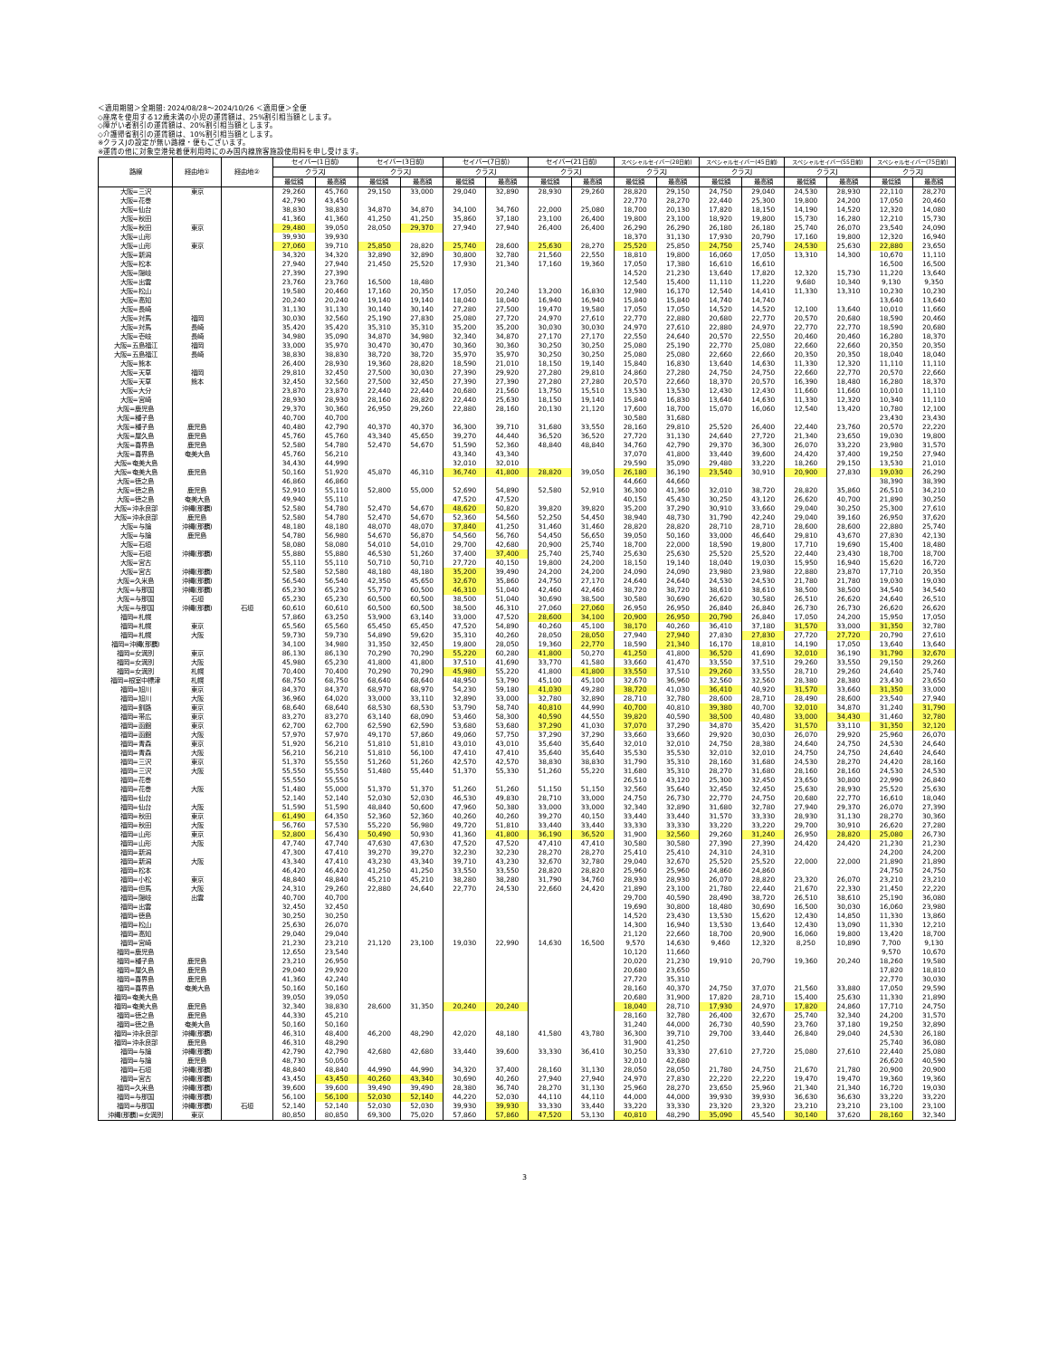＜適用期間＞全期間: 2024/08/28～2024/10/26 ＜適用便＞全便
◇座席を使用する12歳未満の小児の運賃額は、25%割引相当額とします。
◇障がい者割引の運賃額は、20%割引相当額とします。
◇介護帰省割引の運賃額は、10%割引相当額とします。
※クラスJの設定が無い路線・便もございます。
※運賃の他に対象空港発着便利用時にのみ国内線旅客施設使用料を申し受けます。
| 路線 | 経由地① | 経由地② | セイバー(1日前) | | セイバー(3日前) | | セイバー(7日前) | | セイバー(21日前) | | スペシャルセイバー(28日前) | | スペシャルセイバー(45日前) | | スペシャルセイバー(55日前) | | スペシャルセイバー(75日前) | |
| --- | --- | --- | --- | --- | --- | --- | --- | --- | --- | --- | --- | --- | --- | --- | --- | --- | --- | --- |
| | | | クラスJ | | クラスJ | | クラスJ | | クラスJ | | クラスJ | | クラスJ | | クラスJ | | クラスJ | |
| | | | 最低額 | 最高額 | 最低額 | 最高額 | 最低額 | 最高額 | 最低額 | 最高額 | 最低額 | 最高額 | 最低額 | 最高額 | 最低額 | 最高額 | 最低額 | 最高額 |
| 大阪=三沢 | 東京 | | 29,260 | 45,760 | 29,150 | 33,000 | 29,040 | 32,890 | 28,930 | 29,260 | 28,820 | 29,150 | 24,750 | 29,040 | 24,530 | 28,930 | 22,110 | 28,270 |
| 大阪=花巻 | | | 42,790 | 43,450 | | | | | | | 22,770 | 28,270 | 22,440 | 25,300 | 19,800 | 24,200 | 17,050 | 20,460 |
| 大阪=仙台 | | | 38,830 | 38,830 | 34,870 | 34,870 | 34,100 | 34,760 | 22,000 | 25,080 | 18,700 | 20,130 | 17,820 | 18,150 | 14,190 | 14,520 | 12,320 | 14,080 |
| 大阪=秋田 | | | 41,360 | 41,360 | 41,250 | 41,250 | 35,860 | 37,180 | 23,100 | 26,400 | 19,800 | 23,100 | 18,920 | 19,800 | 15,730 | 16,280 | 12,210 | 15,730 |
| 大阪=秋田 | 東京 | | 29,480 | 39,050 | 28,050 | 29,370 | 27,940 | 27,940 | 26,400 | 26,400 | 26,290 | 26,290 | 26,180 | 26,180 | 25,740 | 26,070 | 23,540 | 24,090 |
| 大阪=山形 | | | 39,930 | 39,930 | | | | | | | 18,370 | 31,130 | 17,930 | 20,790 | 17,160 | 19,800 | 12,320 | 16,940 |
| 大阪=山形 | 東京 | | 27,060 | 39,710 | 25,850 | 28,820 | 25,740 | 28,600 | 25,630 | 28,270 | 25,520 | 25,850 | 24,750 | 25,740 | 24,530 | 25,630 | 22,880 | 23,650 |
| 大阪=新潟 | | | 34,320 | 34,320 | 32,890 | 32,890 | 30,800 | 32,780 | 21,560 | 22,550 | 18,810 | 19,800 | 16,060 | 17,050 | 13,310 | 14,300 | 10,670 | 11,110 |
| 大阪=松本 | | | 27,940 | 27,940 | 21,450 | 25,520 | 17,930 | 21,340 | 17,160 | 19,360 | 17,050 | 17,380 | 16,610 | 16,610 | | | 16,500 | 16,500 |
| 大阪=隠岐 | | | 27,390 | 27,390 | | | | | | | 14,520 | 21,230 | 13,640 | 17,820 | 12,320 | 15,730 | 11,220 | 13,640 |
| 大阪=出雲 | | | 23,760 | 23,760 | 16,500 | 18,480 | | | | | 12,540 | 15,400 | 11,110 | 11,220 | 9,680 | 10,340 | 9,130 | 9,350 |
| 大阪=松山 | | | 19,580 | 20,460 | 17,160 | 20,350 | 17,050 | 20,240 | 13,200 | 16,830 | 12,980 | 16,170 | 12,540 | 14,410 | 11,330 | 13,310 | 10,230 | 10,230 |
| 大阪=高知 | | | 20,240 | 20,240 | 19,140 | 19,140 | 18,040 | 18,040 | 16,940 | 16,940 | 15,840 | 15,840 | 14,740 | 14,740 | | | 13,640 | 13,640 |
| 大阪=長崎 | | | 31,130 | 31,130 | 30,140 | 30,140 | 27,280 | 27,500 | 19,470 | 19,580 | 17,050 | 17,050 | 14,520 | 14,520 | 12,100 | 13,640 | 10,010 | 11,660 |
| 大阪=対馬 | 福岡 | | 30,030 | 32,560 | 25,190 | 27,830 | 25,080 | 27,720 | 24,970 | 27,610 | 22,770 | 22,880 | 20,680 | 22,770 | 20,570 | 20,680 | 18,590 | 20,460 |
| 大阪=対馬 | 長崎 | | 35,420 | 35,420 | 35,310 | 35,310 | 35,200 | 35,200 | 30,030 | 30,030 | 24,970 | 27,610 | 22,880 | 24,970 | 22,770 | 22,770 | 18,590 | 20,680 |
| 大阪=壱岐 | 長崎 | | 34,980 | 35,090 | 34,870 | 34,980 | 32,340 | 34,870 | 27,170 | 27,170 | 22,550 | 24,640 | 20,570 | 22,550 | 20,460 | 20,460 | 16,280 | 18,370 |
| 大阪=五島福江 | 福岡 | | 33,000 | 35,970 | 30,470 | 30,470 | 30,360 | 30,360 | 30,250 | 30,250 | 25,080 | 25,190 | 22,770 | 25,080 | 22,660 | 22,660 | 20,350 | 20,350 |
| 大阪=五島福江 | 長崎 | | 38,830 | 38,830 | 38,720 | 38,720 | 35,970 | 35,970 | 30,250 | 30,250 | 25,080 | 25,080 | 22,660 | 22,660 | 20,350 | 20,350 | 18,040 | 18,040 |
| 大阪=熊本 | | | 26,400 | 28,930 | 19,360 | 28,820 | 18,590 | 21,010 | 18,150 | 19,140 | 15,840 | 16,830 | 13,640 | 14,630 | 11,330 | 12,320 | 11,110 | 11,110 |
| 大阪=天草 | 福岡 | | 29,810 | 32,450 | 27,500 | 30,030 | 27,390 | 29,920 | 27,280 | 29,810 | 24,860 | 27,280 | 24,750 | 24,750 | 22,660 | 22,770 | 20,570 | 22,660 |
| 大阪=天草 | 熊本 | | 32,450 | 32,560 | 27,500 | 32,450 | 27,390 | 27,390 | 27,280 | 27,280 | 20,570 | 22,660 | 18,370 | 20,570 | 16,390 | 18,480 | 16,280 | 18,370 |
| 大阪=大分 | | | 23,870 | 23,870 | 22,440 | 22,440 | 20,680 | 21,560 | 13,750 | 15,510 | 13,530 | 13,530 | 12,430 | 12,430 | 11,660 | 11,660 | 10,010 | 11,110 |
| 大阪=宮崎 | | | 28,930 | 28,930 | 28,160 | 28,820 | 22,440 | 25,630 | 18,150 | 19,140 | 15,840 | 16,830 | 13,640 | 14,630 | 11,330 | 12,320 | 10,340 | 11,110 |
| 大阪=鹿児島 | | | 29,370 | 30,360 | 26,950 | 29,260 | 22,880 | 28,160 | 20,130 | 21,120 | 17,600 | 18,700 | 15,070 | 16,060 | 12,540 | 13,420 | 10,780 | 12,100 |
| 大阪=種子島 | | | 40,700 | 40,700 | | | | | | | 30,580 | 31,680 | | | | | 23,430 | 23,430 |
| 大阪=種子島 | 鹿児島 | | 40,480 | 42,790 | 40,370 | 40,370 | 36,300 | 39,710 | 31,680 | 33,550 | 28,160 | 29,810 | 25,520 | 26,400 | 22,440 | 23,760 | 20,570 | 22,220 |
| 大阪=屋久島 | 鹿児島 | | 45,760 | 45,760 | 43,340 | 45,650 | 39,270 | 44,440 | 36,520 | 36,520 | 27,720 | 31,130 | 24,640 | 27,720 | 21,340 | 23,650 | 19,030 | 19,800 |
| 大阪=喜界島 | 鹿児島 | | 52,580 | 54,780 | 52,470 | 54,670 | 51,590 | 52,360 | 48,840 | 48,840 | 34,760 | 42,790 | 29,370 | 36,300 | 26,070 | 33,220 | 23,980 | 31,570 |
| 大阪=喜界島 | 奄美大島 | | 45,760 | 56,210 | | | 43,340 | 43,340 | | | 37,070 | 41,800 | 33,440 | 39,600 | 24,420 | 37,400 | 19,250 | 27,940 |
| 大阪=奄美大島 | | | 34,430 | 44,990 | | | 32,010 | 32,010 | | | 29,590 | 35,090 | 29,480 | 33,220 | 18,260 | 29,150 | 13,530 | 21,010 |
| 大阪=奄美大島 | 鹿児島 | | 50,160 | 51,920 | 45,870 | 46,310 | 36,740 | 41,800 | 28,820 | 39,050 | 26,180 | 36,190 | 23,540 | 30,910 | 20,900 | 27,830 | 19,030 | 26,290 |
| 大阪=徳之島 | | | 46,860 | 46,860 | | | | | | | 44,660 | 44,660 | | | | | 38,390 | 38,390 |
| 大阪=徳之島 | 鹿児島 | | 52,910 | 55,110 | 52,800 | 55,000 | 52,690 | 54,890 | 52,580 | 52,910 | 36,300 | 41,360 | 32,010 | 38,720 | 28,820 | 35,860 | 26,510 | 34,210 |
| 大阪=徳之島 | 奄美大島 | | 49,940 | 55,110 | | | 47,520 | 47,520 | | | 40,150 | 45,430 | 30,250 | 43,120 | 26,620 | 40,700 | 21,890 | 30,250 |
| 大阪=沖永良部 | 沖縄(那覇) | | 52,580 | 54,780 | 52,470 | 54,670 | 48,620 | 50,820 | 39,820 | 39,820 | 35,200 | 37,290 | 30,910 | 33,660 | 29,040 | 30,250 | 25,300 | 27,610 |
| 大阪=沖永良部 | 鹿児島 | | 52,580 | 54,780 | 52,470 | 54,670 | 52,360 | 54,560 | 52,250 | 54,450 | 38,940 | 48,730 | 31,790 | 42,240 | 29,040 | 39,160 | 26,950 | 37,620 |
| 大阪=与論 | 沖縄(那覇) | | 48,180 | 48,180 | 48,070 | 48,070 | 37,840 | 41,250 | 31,460 | 31,460 | 28,820 | 28,820 | 28,710 | 28,710 | 28,600 | 28,600 | 22,880 | 25,740 |
| 大阪=与論 | 鹿児島 | | 54,780 | 56,980 | 54,670 | 56,870 | 54,560 | 56,760 | 54,450 | 56,650 | 39,050 | 50,160 | 33,000 | 46,640 | 29,810 | 43,670 | 27,830 | 42,130 |
| 大阪=石垣 | | | 58,080 | 58,080 | 54,010 | 54,010 | 29,700 | 42,680 | 20,900 | 25,740 | 18,700 | 22,000 | 18,590 | 19,800 | 17,710 | 19,690 | 15,400 | 18,480 |
| 大阪=石垣 | 沖縄(那覇) | | 55,880 | 55,880 | 46,530 | 51,260 | 37,400 | 37,400 | 25,740 | 25,740 | 25,630 | 25,630 | 25,520 | 25,520 | 22,440 | 23,430 | 18,700 | 18,700 |
| 大阪=宮古 | | | 55,110 | 55,110 | 50,710 | 50,710 | 27,720 | 40,150 | 19,800 | 24,200 | 18,150 | 19,140 | 18,040 | 19,030 | 15,950 | 16,940 | 15,620 | 16,720 |
| 大阪=宮古 | 沖縄(那覇) | | 52,580 | 52,580 | 48,180 | 48,180 | 35,200 | 39,490 | 24,200 | 24,200 | 24,090 | 24,090 | 23,980 | 23,980 | 22,880 | 23,870 | 17,710 | 20,350 |
| 大阪=久米島 | 沖縄(那覇) | | 56,540 | 56,540 | 42,350 | 45,650 | 32,670 | 35,860 | 24,750 | 27,170 | 24,640 | 24,640 | 24,530 | 24,530 | 21,780 | 21,780 | 19,030 | 19,030 |
| 大阪=与那国 | 沖縄(那覇) | | 65,230 | 65,230 | 55,770 | 60,500 | 46,310 | 51,040 | 42,460 | 42,460 | 38,720 | 38,720 | 38,610 | 38,610 | 38,500 | 38,500 | 34,540 | 34,540 |
| 大阪=与那国 | 石垣 | | 65,230 | 65,230 | 60,500 | 60,500 | 38,500 | 51,040 | 30,690 | 38,500 | 30,580 | 30,690 | 26,620 | 30,580 | 26,510 | 26,620 | 24,640 | 26,510 |
| 大阪=与那国 | 沖縄(那覇) | 石垣 | 60,610 | 60,610 | 60,500 | 60,500 | 38,500 | 46,310 | 27,060 | 27,060 | 26,950 | 26,950 | 26,840 | 26,840 | 26,730 | 26,730 | 26,620 | 26,620 |
| 福岡=札幌 | | | 57,860 | 63,250 | 53,900 | 63,140 | 33,000 | 47,520 | 28,600 | 34,100 | 20,900 | 26,950 | 20,790 | 26,840 | 17,050 | 24,200 | 15,950 | 17,050 |
| 福岡=札幌 | 東京 | | 65,560 | 65,560 | 65,450 | 65,450 | 47,520 | 54,890 | 40,260 | 45,100 | 38,170 | 40,260 | 36,410 | 37,180 | 31,570 | 33,000 | 31,350 | 32,780 |
| 福岡=札幌 | 大阪 | | 59,730 | 59,730 | 54,890 | 59,620 | 35,310 | 40,260 | 28,050 | 28,050 | 27,940 | 27,940 | 27,830 | 27,830 | 27,720 | 27,720 | 20,790 | 27,610 |
| 福岡=沖縄(那覇) | | | 34,100 | 34,980 | 31,350 | 32,450 | 19,800 | 28,050 | 19,360 | 22,770 | 18,590 | 21,340 | 16,170 | 18,810 | 14,190 | 17,050 | 13,640 | 13,640 |
| 福岡=女満別 | 東京 | | 86,130 | 86,130 | 70,290 | 70,290 | 55,220 | 60,280 | 41,800 | 50,270 | 41,250 | 41,800 | 36,520 | 41,690 | 32,010 | 36,190 | 31,790 | 32,670 |
| 福岡=女満別 | 大阪 | | 45,980 | 65,230 | 41,800 | 41,800 | 37,510 | 41,690 | 33,770 | 41,580 | 33,660 | 41,470 | 33,550 | 37,510 | 29,260 | 33,550 | 29,150 | 29,260 |
| 福岡=女満別 | 札幌 | | 70,400 | 70,400 | 70,290 | 70,290 | 45,980 | 55,220 | 41,800 | 41,800 | 33,550 | 37,510 | 29,260 | 33,550 | 28,710 | 29,260 | 24,640 | 25,740 |
| 福岡=根室中標津 | 札幌 | | 68,750 | 68,750 | 68,640 | 68,640 | 48,950 | 53,790 | 45,100 | 45,100 | 32,670 | 36,960 | 32,560 | 32,560 | 28,380 | 28,380 | 23,430 | 23,650 |
| 福岡=旭川 | 東京 | | 84,370 | 84,370 | 68,970 | 68,970 | 54,230 | 59,180 | 41,030 | 49,280 | 38,720 | 41,030 | 36,410 | 40,920 | 31,570 | 33,660 | 31,350 | 33,000 |
| 福岡=旭川 | 大阪 | | 36,960 | 64,020 | 33,000 | 33,110 | 32,890 | 33,000 | 32,780 | 32,890 | 28,710 | 32,780 | 28,600 | 28,710 | 28,490 | 28,600 | 23,540 | 27,940 |
| 福岡=釧路 | 東京 | | 68,640 | 68,640 | 68,530 | 68,530 | 53,790 | 58,740 | 40,810 | 44,990 | 40,700 | 40,810 | 39,380 | 40,700 | 32,010 | 34,870 | 31,240 | 31,790 |
| 福岡=帯広 | 東京 | | 83,270 | 83,270 | 63,140 | 68,090 | 53,460 | 58,300 | 40,590 | 44,550 | 39,820 | 40,590 | 38,500 | 40,480 | 33,000 | 34,430 | 31,460 | 32,780 |
| 福岡=函館 | 東京 | | 62,700 | 62,700 | 62,590 | 62,590 | 53,680 | 53,680 | 37,290 | 41,030 | 37,070 | 37,290 | 34,870 | 35,420 | 31,570 | 33,110 | 31,350 | 32,120 |
| 福岡=函館 | 大阪 | | 57,970 | 57,970 | 49,170 | 57,860 | 49,060 | 57,750 | 37,290 | 37,290 | 33,660 | 33,660 | 29,920 | 30,030 | 26,070 | 29,920 | 25,960 | 26,070 |
| 福岡=青森 | 東京 | | 51,920 | 56,210 | 51,810 | 51,810 | 43,010 | 43,010 | 35,640 | 35,640 | 32,010 | 32,010 | 24,750 | 28,380 | 24,640 | 24,750 | 24,530 | 24,640 |
| 福岡=青森 | 大阪 | | 56,210 | 56,210 | 51,810 | 56,100 | 47,410 | 47,410 | 35,640 | 35,640 | 35,530 | 35,530 | 32,010 | 32,010 | 24,750 | 24,750 | 24,640 | 24,640 |
| 福岡=三沢 | 東京 | | 51,370 | 55,550 | 51,260 | 51,260 | 42,570 | 42,570 | 38,830 | 38,830 | 31,790 | 35,310 | 28,160 | 31,680 | 24,530 | 28,270 | 24,420 | 28,160 |
| 福岡=三沢 | 大阪 | | 55,550 | 55,550 | 51,480 | 55,440 | 51,370 | 55,330 | 51,260 | 55,220 | 31,680 | 35,310 | 28,270 | 31,680 | 28,160 | 28,160 | 24,530 | 24,530 |
| 福岡=花巻 | | | 55,550 | 55,550 | | | | | | | 26,510 | 43,120 | 25,300 | 32,450 | 23,650 | 30,800 | 22,990 | 26,840 |
| 福岡=花巻 | 大阪 | | 51,480 | 55,000 | 51,370 | 51,370 | 51,260 | 51,260 | 51,150 | 51,150 | 32,560 | 35,640 | 32,450 | 32,450 | 25,630 | 28,930 | 25,520 | 25,630 |
| 福岡=仙台 | | | 52,140 | 52,140 | 52,030 | 52,030 | 46,530 | 49,830 | 28,710 | 33,000 | 24,750 | 26,730 | 22,770 | 24,750 | 20,680 | 22,770 | 16,610 | 18,040 |
| 福岡=仙台 | 大阪 | | 51,590 | 51,590 | 48,840 | 50,600 | 47,960 | 50,380 | 33,000 | 33,000 | 32,340 | 32,890 | 31,680 | 32,780 | 27,940 | 29,370 | 26,070 | 27,390 |
| 福岡=秋田 | 東京 | | 61,490 | 64,350 | 52,360 | 52,360 | 40,260 | 40,260 | 39,270 | 40,150 | 33,440 | 33,440 | 31,570 | 33,330 | 28,930 | 31,130 | 28,270 | 30,360 |
| 福岡=秋田 | 大阪 | | 56,760 | 57,530 | 55,220 | 56,980 | 49,720 | 51,810 | 33,440 | 33,440 | 33,330 | 33,330 | 33,220 | 33,220 | 29,700 | 30,910 | 26,620 | 27,280 |
| 福岡=山形 | 東京 | | 52,800 | 56,430 | 50,490 | 50,930 | 41,360 | 41,800 | 36,190 | 36,520 | 31,900 | 32,560 | 29,260 | 31,240 | 26,950 | 28,820 | 25,080 | 26,730 |
| 福岡=山形 | 大阪 | | 47,740 | 47,740 | 47,630 | 47,630 | 47,520 | 47,520 | 47,410 | 47,410 | 30,580 | 30,580 | 27,390 | 27,390 | 24,420 | 24,420 | 21,230 | 21,230 |
| 福岡=新潟 | | | 47,300 | 47,410 | 39,270 | 39,270 | 32,230 | 32,230 | 28,270 | 28,270 | 25,410 | 25,410 | 24,310 | 24,310 | | | 24,200 | 24,200 |
| 福岡=新潟 | 大阪 | | 43,340 | 47,410 | 43,230 | 43,340 | 39,710 | 43,230 | 32,670 | 32,780 | 29,040 | 32,670 | 25,520 | 25,520 | 22,000 | 22,000 | 21,890 | 21,890 |
| 福岡=松本 | | | 46,420 | 46,420 | 41,250 | 41,250 | 33,550 | 33,550 | 28,820 | 28,820 | 25,960 | 25,960 | 24,860 | 24,860 | | | 24,750 | 24,750 |
| 福岡=小松 | 東京 | | 48,840 | 48,840 | 45,210 | 45,210 | 38,280 | 38,280 | 31,790 | 34,760 | 28,930 | 28,930 | 26,070 | 28,820 | 23,320 | 26,070 | 23,210 | 23,210 |
| 福岡=但馬 | 大阪 | | 24,310 | 29,260 | 22,880 | 24,640 | 22,770 | 24,530 | 22,660 | 24,420 | 21,890 | 23,100 | 21,780 | 22,440 | 21,670 | 22,330 | 21,450 | 22,220 |
| 福岡=隠岐 | 出雲 | | 40,700 | 40,700 | | | | | | | 29,700 | 40,590 | 28,490 | 38,720 | 26,510 | 38,610 | 25,190 | 36,080 |
| 福岡=出雲 | | | 32,450 | 32,450 | | | | | | | 19,690 | 30,800 | 18,480 | 30,690 | 16,500 | 30,030 | 16,060 | 23,980 |
| 福岡=徳島 | | | 30,250 | 30,250 | | | | | | | 14,520 | 23,430 | 13,530 | 15,620 | 12,430 | 14,850 | 11,330 | 13,860 |
| 福岡=松山 | | | 25,630 | 26,070 | | | | | | | 14,300 | 16,940 | 13,530 | 13,640 | 12,430 | 13,090 | 11,330 | 12,210 |
| 福岡=高知 | | | 29,040 | 29,040 | | | | | | | 21,120 | 22,660 | 18,700 | 20,900 | 16,060 | 19,800 | 13,420 | 18,700 |
| 福岡=宮崎 | | | 21,230 | 23,210 | 21,120 | 23,100 | 19,030 | 22,990 | 14,630 | 16,500 | 9,570 | 14,630 | 9,460 | 12,320 | 8,250 | 10,890 | 7,700 | 9,130 |
| 福岡=鹿児島 | | | 12,650 | 23,540 | | | | | | | 10,120 | 11,660 | | | | | 9,570 | 10,670 |
| 福岡=種子島 | 鹿児島 | | 23,210 | 26,950 | | | | | | | 20,020 | 21,230 | 19,910 | 20,790 | 19,360 | 20,240 | 18,260 | 19,580 |
| 福岡=屋久島 | 鹿児島 | | 29,040 | 29,920 | | | | | | | 20,680 | 23,650 | | | | | 17,820 | 18,810 |
| 福岡=喜界島 | 鹿児島 | | 41,360 | 42,240 | | | | | | | 27,720 | 35,310 | | | | | 22,770 | 30,030 |
| 福岡=喜界島 | 奄美大島 | | 50,160 | 50,160 | | | | | | | 28,160 | 40,370 | 24,750 | 37,070 | 21,560 | 33,880 | 17,050 | 29,590 |
| 福岡=奄美大島 | | | 39,050 | 39,050 | | | | | | | 20,680 | 31,900 | 17,820 | 28,710 | 15,400 | 25,630 | 11,330 | 21,890 |
| 福岡=奄美大島 | 鹿児島 | | 32,340 | 38,830 | 28,600 | 31,350 | 20,240 | 20,240 | | | 18,040 | 28,710 | 17,930 | 24,970 | 17,820 | 24,860 | 17,710 | 24,750 |
| 福岡=徳之島 | 鹿児島 | | 44,330 | 45,210 | | | | | | | 28,160 | 32,780 | 26,400 | 32,670 | 25,740 | 32,340 | 24,200 | 31,570 |
| 福岡=徳之島 | 奄美大島 | | 50,160 | 50,160 | | | | | | | 31,240 | 44,000 | 26,730 | 40,590 | 23,760 | 37,180 | 19,250 | 32,890 |
| 福岡=沖永良部 | 沖縄(那覇) | | 46,310 | 48,400 | 46,200 | 48,290 | 42,020 | 48,180 | 41,580 | 43,780 | 36,300 | 39,710 | 29,700 | 33,440 | 26,840 | 29,040 | 24,530 | 26,180 |
| 福岡=沖永良部 | 鹿児島 | | 46,310 | 48,290 | | | | | | | 31,900 | 41,250 | | | | | 25,740 | 36,080 |
| 福岡=与論 | 沖縄(那覇) | | 42,790 | 42,790 | 42,680 | 42,680 | 33,440 | 39,600 | 33,330 | 36,410 | 30,250 | 33,330 | 27,610 | 27,720 | 25,080 | 27,610 | 22,440 | 25,080 |
| 福岡=与論 | 鹿児島 | | 48,730 | 50,050 | | | | | | | 32,010 | 42,680 | | | | | 26,620 | 40,590 |
| 福岡=石垣 | 沖縄(那覇) | | 48,840 | 48,840 | 44,990 | 44,990 | 34,320 | 37,400 | 28,160 | 31,130 | 28,050 | 28,050 | 21,780 | 24,750 | 21,670 | 21,780 | 20,900 | 20,900 |
| 福岡=宮古 | 沖縄(那覇) | | 43,450 | 43,450 | 40,260 | 43,340 | 30,690 | 40,260 | 27,940 | 27,940 | 24,970 | 27,830 | 22,220 | 22,220 | 19,470 | 19,470 | 19,360 | 19,360 |
| 福岡=久米島 | 沖縄(那覇) | | 39,600 | 39,600 | 39,490 | 39,490 | 28,380 | 36,740 | 28,270 | 31,130 | 25,960 | 28,270 | 23,650 | 25,960 | 21,340 | 21,340 | 16,720 | 19,030 |
| 福岡=与那国 | 沖縄(那覇) | | 56,100 | 56,100 | 52,030 | 52,140 | 44,220 | 52,030 | 44,110 | 44,110 | 44,000 | 44,000 | 39,930 | 39,930 | 36,630 | 36,630 | 33,220 | 33,220 |
| 福岡=与那国 | 沖縄(那覇) | 石垣 | 52,140 | 52,140 | 52,030 | 52,030 | 39,930 | 39,930 | 33,330 | 33,440 | 33,220 | 33,330 | 23,320 | 23,320 | 23,210 | 23,210 | 23,100 | 23,100 |
| 沖縄(那覇)=女満別 | 東京 | | 80,850 | 80,850 | 69,300 | 75,020 | 57,860 | 57,860 | 47,520 | 53,130 | 40,810 | 48,290 | 35,090 | 45,540 | 30,140 | 37,620 | 28,160 | 32,340 |
3